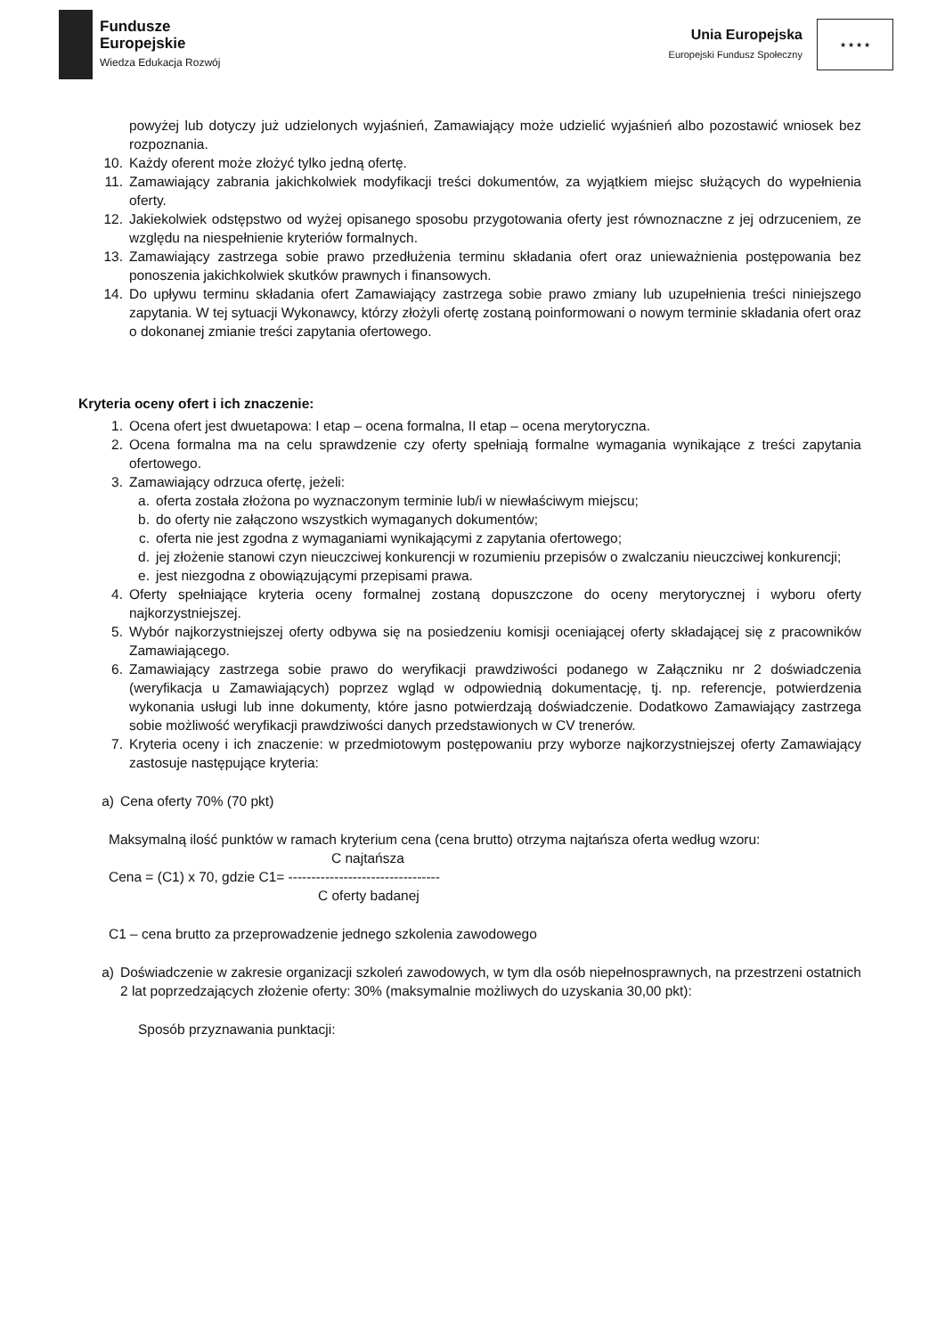Fundusze
Europejskie
Wiedza Edukacja Rozwój
Unia Europejska
Europejski Fundusz Społeczny
★ ★ ★ ★
powyżej lub dotyczy już udzielonych wyjaśnień, Zamawiający może udzielić wyjaśnień albo pozostawić wniosek bez rozpoznania.
10. Każdy oferent może złożyć tylko jedną ofertę.
11. Zamawiający zabrania jakichkolwiek modyfikacji treści dokumentów, za wyjątkiem miejsc służących do wypełnienia oferty.
12. Jakiekolwiek odstępstwo od wyżej opisanego sposobu przygotowania oferty jest równoznaczne z jej odrzuceniem, ze względu na niespełnienie kryteriów formalnych.
13. Zamawiający zastrzega sobie prawo przedłużenia terminu składania ofert oraz unieważnienia postępowania bez ponoszenia jakichkolwiek skutków prawnych i finansowych.
14. Do upływu terminu składania ofert Zamawiający zastrzega sobie prawo zmiany lub uzupełnienia treści niniejszego zapytania. W tej sytuacji Wykonawcy, którzy złożyli ofertę zostaną poinformowani o nowym terminie składania ofert oraz o dokonanej zmianie treści zapytania ofertowego.
Kryteria oceny ofert i ich znaczenie:
1. Ocena ofert jest dwuetapowa: I etap – ocena formalna, II etap – ocena merytoryczna.
2. Ocena formalna ma na celu sprawdzenie czy oferty spełniają formalne wymagania wynikające z treści zapytania ofertowego.
3. Zamawiający odrzuca ofertę, jeżeli:
a. oferta została złożona po wyznaczonym terminie lub/i w niewłaściwym miejscu;
b. do oferty nie załączono wszystkich wymaganych dokumentów;
c. oferta nie jest zgodna z wymaganiami wynikającymi z zapytania ofertowego;
d. jej złożenie stanowi czyn nieuczciwej konkurencji w rozumieniu przepisów o zwalczaniu nieuczciwej konkurencji;
e. jest niezgodna z obowiązującymi przepisami prawa.
4. Oferty spełniające kryteria oceny formalnej zostaną dopuszczone do oceny merytorycznej i wyboru oferty najkorzystniejszej.
5. Wybór najkorzystniejszej oferty odbywa się na posiedzeniu komisji oceniającej oferty składającej się z pracowników Zamawiającego.
6. Zamawiający zastrzega sobie prawo do weryfikacji prawdziwości podanego w Załączniku nr 2 doświadczenia (weryfikacja u Zamawiających) poprzez wgląd w odpowiednią dokumentację, tj. np. referencje, potwierdzenia wykonania usługi lub inne dokumenty, które jasno potwierdzają doświadczenie. Dodatkowo Zamawiający zastrzega sobie możliwość weryfikacji prawdziwości danych przedstawionych w CV trenerów.
7. Kryteria oceny i ich znaczenie: w przedmiotowym postępowaniu przy wyborze najkorzystniejszej oferty Zamawiający zastosuje następujące kryteria:
a) Cena oferty 70% (70 pkt)
Maksymalną ilość punktów w ramach kryterium cena (cena brutto) otrzyma najtańsza oferta według wzoru:
C najtańsza
Cena = (C1) x 70, gdzie C1= ---------------------------------
C oferty badanej
C1 – cena brutto za przeprowadzenie jednego szkolenia zawodowego
a) Doświadczenie w zakresie organizacji szkoleń zawodowych, w tym dla osób niepełnosprawnych, na przestrzeni ostatnich 2 lat poprzedzających złożenie oferty: 30% (maksymalnie możliwych do uzyskania 30,00 pkt):
Sposób przyznawania punktacji: